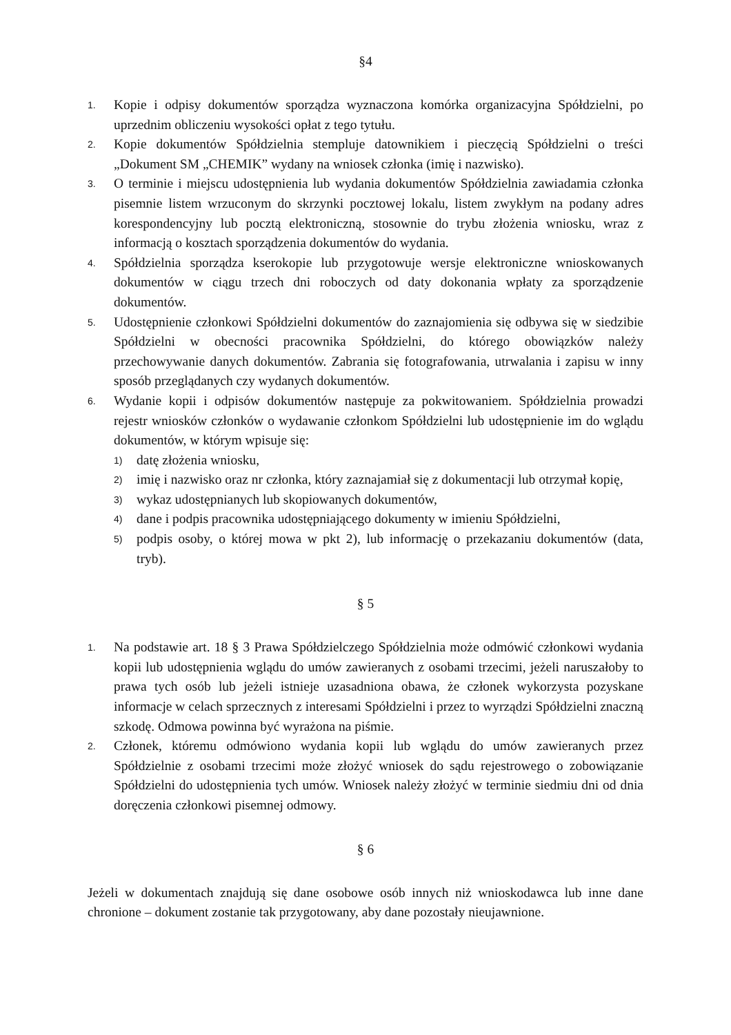§4
1. Kopie i odpisy dokumentów sporządza wyznaczona komórka organizacyjna Spółdzielni, po uprzednim obliczeniu wysokości opłat z tego tytułu.
2. Kopie dokumentów Spółdzielnia stempluje datownikiem i pieczęcią Spółdzielni o treści „Dokument SM „CHEMIK” wydany na wniosek członka (imię i nazwisko).
3. O terminie i miejscu udostępnienia lub wydania dokumentów Spółdzielnia zawiadamia członka pisemnie listem wrzuconym do skrzynki pocztowej lokalu, listem zwykłym na podany adres korespondencyjny lub pocztą elektroniczną, stosownie do trybu złożenia wniosku, wraz z informacją o kosztach sporządzenia dokumentów do wydania.
4. Spółdzielnia sporządza kserokopie lub przygotowuje wersje elektroniczne wnioskowanych dokumentów w ciągu trzech dni roboczych od daty dokonania wpłaty za sporządzenie dokumentów.
5. Udostępnienie członkowi Spółdzielni dokumentów do zaznajomienia się odbywa się w siedzibie Spółdzielni w obecności pracownika Spółdzielni, do którego obowiązków należy przechowywanie danych dokumentów. Zabrania się fotografowania, utrwalania i zapisu w inny sposób przeglądanych czy wydanych dokumentów.
6. Wydanie kopii i odpisów dokumentów następuje za pokwitowaniem. Spółdzielnia prowadzi rejestr wniosków członków o wydawanie członkom Spółdzielni lub udostępnienie im do wglądu dokumentów, w którym wpisuje się:
1) datę złożenia wniosku,
2) imię i nazwisko oraz nr członka, który zaznajamiał się z dokumentacji lub otrzymał kopię,
3) wykaz udostępnianych lub skopiowanych dokumentów,
4) dane i podpis pracownika udostępniającego dokumenty w imieniu Spółdzielni,
5) podpis osoby, o której mowa w pkt 2), lub informację o przekazaniu dokumentów (data, tryb).
§ 5
1. Na podstawie art. 18 § 3 Prawa Spółdzielczego Spółdzielnia może odmówić członkowi wydania kopii lub udostępnienia wglądu do umów zawieranych z osobami trzecimi, jeżeli naruszałoby to prawa tych osób lub jeżeli istnieje uzasadniona obawa, że członek wykorzysta pozyskane informacje w celach sprzecznych z interesami Spółdzielni i przez to wyrządzi Spółdzielni znaczną szkodę. Odmowa powinna być wyrażona na piśmie.
2. Członek, któremu odmówiono wydania kopii lub wglądu do umów zawieranych przez Spółdzielnie z osobami trzecimi może złożyć wniosek do sądu rejestrowego o zobowiązanie Spółdzielni do udostępnienia tych umów. Wniosek należy złożyć w terminie siedmiu dni od dnia doręczenia członkowi pisemnej odmowy.
§ 6
Jeżeli w dokumentach znajdują się dane osobowe osób innych niż wnioskodawca lub inne dane chronione – dokument zostanie tak przygotowany, aby dane pozostały nieujawnione.